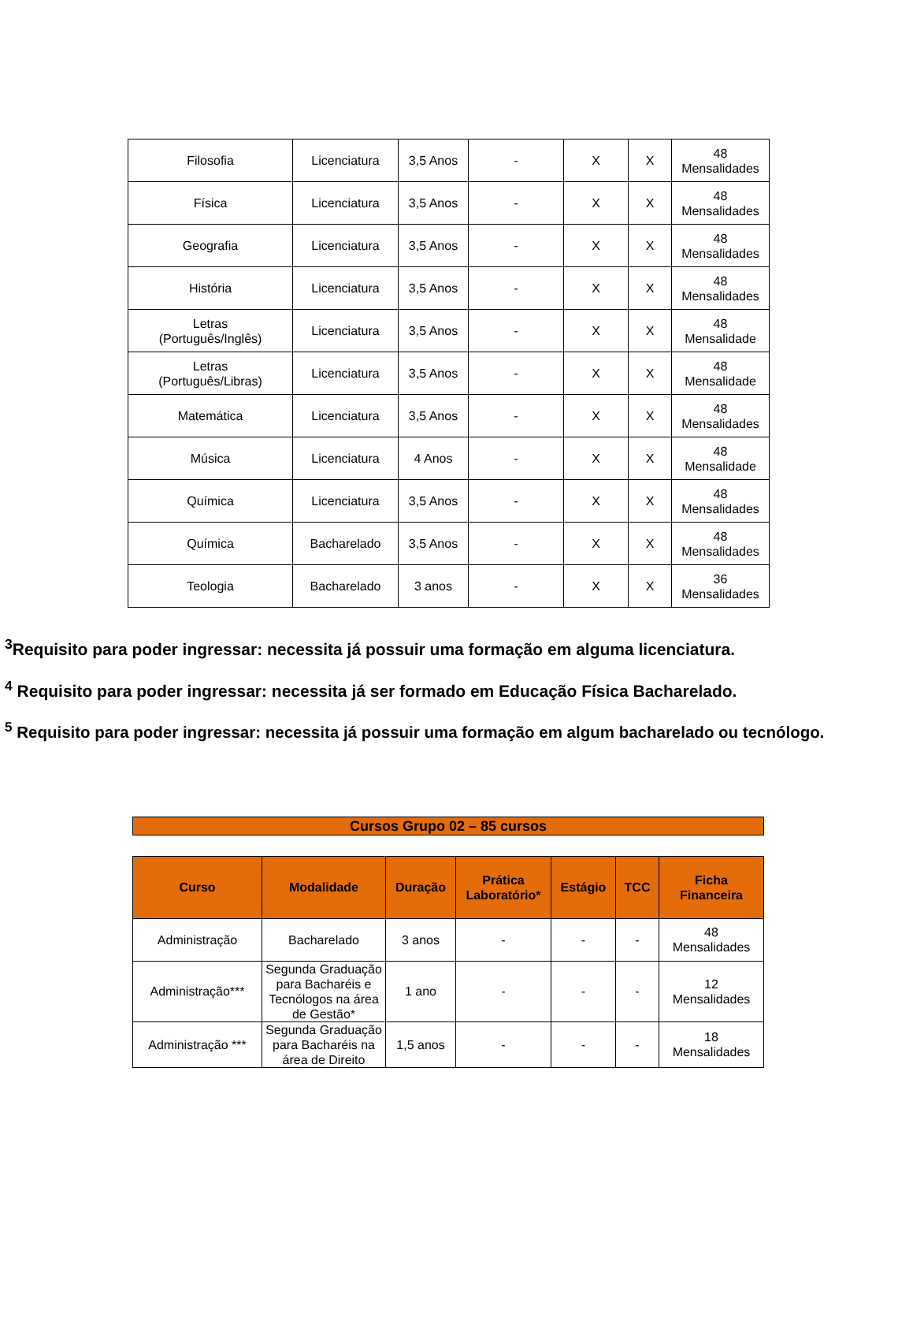| Filosofia | Licenciatura | 3,5 Anos | - | X | X | 48 Mensalidades |
| Física | Licenciatura | 3,5 Anos | - | X | X | 48 Mensalidades |
| Geografia | Licenciatura | 3,5 Anos | - | X | X | 48 Mensalidades |
| História | Licenciatura | 3,5 Anos | - | X | X | 48 Mensalidades |
| Letras (Português/Inglês) | Licenciatura | 3,5 Anos | - | X | X | 48 Mensalidade |
| Letras (Português/Libras) | Licenciatura | 3,5 Anos | - | X | X | 48 Mensalidade |
| Matemática | Licenciatura | 3,5 Anos | - | X | X | 48 Mensalidades |
| Música | Licenciatura | 4 Anos | - | X | X | 48 Mensalidade |
| Química | Licenciatura | 3,5 Anos | - | X | X | 48 Mensalidades |
| Química | Bacharelado | 3,5 Anos | - | X | X | 48 Mensalidades |
| Teologia | Bacharelado | 3 anos | - | X | X | 36 Mensalidades |
<sup>3</sup> Requisito para poder ingressar: necessita já possuir uma formação em alguma licenciatura.
<sup>4</sup> Requisito para poder ingressar: necessita já ser formado em Educação Física Bacharelado.
<sup>5</sup> Requisito para poder ingressar: necessita já possuir uma formação em algum bacharelado ou tecnólogo.
Cursos Grupo 02 – 85 cursos
| Curso | Modalidade | Duração | Prática Laboratório* | Estágio | TCC | Ficha Financeira |
| --- | --- | --- | --- | --- | --- | --- |
| Administração | Bacharelado | 3 anos | - | - | - | 48 Mensalidades |
| Administração*** | Segunda Graduação para Bacharéis e Tecnólogos na área de Gestão* | 1 ano | - | - | - | 12 Mensalidades |
| Administração *** | Segunda Graduação para Bacharéis na área de Direito | 1,5 anos | - | - | - | 18 Mensalidades |